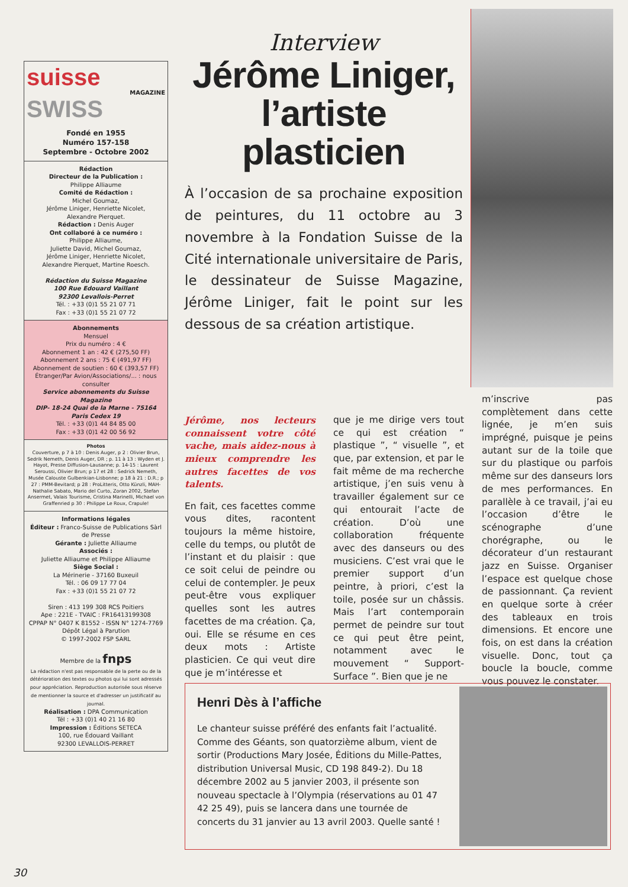suisse
MAGAZINE
SWISS
Fondé en 1955
Numéro 157-158
Septembre - Octobre 2002
Rédaction
Directeur de la Publication :
Philippe Alliaume
Comité de Rédaction :
Michel Goumaz,
Jérôme Liniger, Henriette Nicolet,
Alexandre Pierquet.
Rédaction : Denis Auger
Ont collaboré à ce numéro :
Philippe Alliaume,
Juliette David, Michel Goumaz,
Jérôme Liniger, Henriette Nicolet,
Alexandre Pierquet, Martine Roesch.
Rédaction du Suisse Magazine
100 Rue Edouard Vaillant
92300 Levallois-Perret
Tél. : +33 (0)1 55 21 07 71
Fax : +33 (0)1 55 21 07 72
Abonnements
Mensuel
Prix du numéro : 4 €
Abonnement 1 an : 42 € (275,50 FF)
Abonnement 2 ans : 75 € (491,97 FF)
Abonnement de soutien : 60 € (393,57 FF)
Étranger/Par Avion/Associations/... : nous consulter
Service abonnements du Suisse Magazine
DIP- 18-24 Quai de la Marne - 75164 Paris Cedex 19
Tél. : +33 (0)1 44 84 85 00
Fax : +33 (0)1 42 00 56 92
Photos
Couverture, p 7 à 10 : Denis Auger, p 2 : Olivier Brun, Sedrik Nemeth, Denis Auger, DR ; p. 11 à 13 : Wyden et J. Hayot, Presse Diffusion-Lausanne; p. 14-15 : Laurent Seroussi, Olivier Brun; p 17 et 28 : Sedrick Nemeth, Musée Calouste Gulbenkian-Lisbonne; p 18 à 21 : D.R.; p 27 : PMM-Bevitard; p 28 : ProLitteris, Otto Künzli, MAH-Nathalie Sabato, Mario del Curto, Zoran 2002, Stefan Ansermet, Valais Tourisme, Cristina Marinelli, Michael von Graffenried p 30 : Philippe Le Roux, Crapule!
Informations légales
Éditeur : Franco-Suisse de Publications Sàrl de Presse
Gérante : Juliette Alliaume
Associés :
Juliette Alliaume et Philippe Alliaume
Siège Social :
La Mérinerie - 37160 Buxeuil
Tél. : 06 09 17 77 04
Fax : +33 (0)1 55 21 07 72
Siren : 413 199 308 RCS Poitiers
Ape : 221E - TVAIC : FR16413199308
CPPAP N° 0407 K 81552 - ISSN N° 1274-7769
Dépôt Légal à Parution
© 1997-2002 FSP SARL
Membre de la fnps
La rédaction n'est pas responsable de la perte ou de la détérioration des textes ou photos qui lui sont adressés pour appréciation. Reproduction autorisée sous réserve de mentionner la source et d'adresser un justificatif au journal.
Réalisation : DPA Communication
Tél : +33 (0)1 40 21 16 80
Impression : Éditions SETECA
100, rue Édouard Vaillant
92300 LEVALLOIS-PERRET
Interview
Jérôme Liniger,
l’artiste
plasticien
À l’occasion de sa prochaine exposition de peintures, du 11 octobre au 3 novembre à la Fondation Suisse de la Cité internationale universitaire de Paris, le dessinateur de Suisse Magazine, Jérôme Liniger, fait le point sur les dessous de sa création artistique.
Jérôme, nos lecteurs connaissent votre côté vache, mais aidez-nous à mieux comprendre les autres facettes de vos talents.
En fait, ces facettes comme vous dites, racontent toujours la même histoire, celle du temps, ou plutôt de l’instant et du plaisir : que ce soit celui de peindre ou celui de contempler. Je peux peut-être vous expliquer quelles sont les autres facettes de ma création. Ça, oui. Elle se résume en ces deux mots : Artiste plasticien. Ce qui veut dire que je m’intéresse et
que je me dirige vers tout ce qui est création “ plastique ”, “ visuelle ”, et que, par extension, et par le fait même de ma recherche artistique, j’en suis venu à travailler également sur ce qui entourait l’acte de création. D’où une collaboration fréquente avec des danseurs ou des musiciens. C’est vrai que le premier support d’un peintre, à priori, c’est la toile, posée sur un châssis. Mais l’art contemporain permet de peindre sur tout ce qui peut être peint, notamment avec le mouvement “ Support-Surface ”. Bien que je ne
m’inscrive pas complètement dans cette lignée, je m’en suis imprégné, puisque je peins autant sur de la toile que sur du plastique ou parfois même sur des danseurs lors de mes performances. En parallèle à ce travail, j’ai eu l’occasion d’être le scénographe d’une chorégraphe, ou le décorateur d’un restaurant jazz en Suisse. Organiser l’espace est quelque chose de passionnant. Ça revient en quelque sorte à créer des tableaux en trois dimensions. Et encore une fois, on est dans la création visuelle. Donc, tout ça boucle la boucle, comme vous pouvez le constater.
Henri Dès à l’affiche
Le chanteur suisse préféré des enfants fait l’actualité. Comme des Géants, son quatorzième album, vient de sortir (Productions Mary Josée, Éditions du Mille-Pattes, distribution Universal Music, CD 198 849-2). Du 18 décembre 2002 au 5 janvier 2003, il présente son nouveau spectacle à l’Olympia (réservations au 01 47 42 25 49), puis se lancera dans une tournée de concerts du 31 janvier au 13 avril 2003. Quelle santé !
30